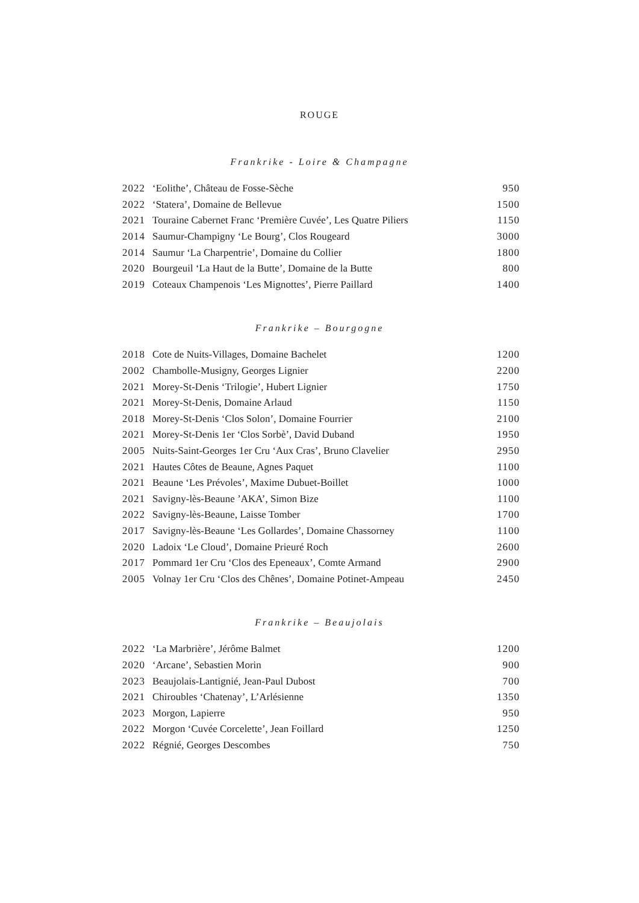ROUGE
Frankrike - Loire & Champagne
| 2022 | ‘Eolithe’, Château de Fosse-Sèche | 950 |
| 2022 | ‘Statera’, Domaine de Bellevue | 1500 |
| 2021 | Touraine Cabernet Franc ‘Première Cuvée’, Les Quatre Piliers | 1150 |
| 2014 | Saumur-Champigny ‘Le Bourg’, Clos Rougeard | 3000 |
| 2014 | Saumur ‘La Charpentrie’, Domaine du Collier | 1800 |
| 2020 | Bourgeuil ‘La Haut de la Butte’, Domaine de la Butte | 800 |
| 2019 | Coteaux Champenois ‘Les Mignottes’, Pierre Paillard | 1400 |
Frankrike – Bourgogne
| 2018 | Cote de Nuits-Villages, Domaine Bachelet | 1200 |
| 2002 | Chambolle-Musigny, Georges Lignier | 2200 |
| 2021 | Morey-St-Denis ‘Trilogie’, Hubert Lignier | 1750 |
| 2021 | Morey-St-Denis, Domaine Arlaud | 1150 |
| 2018 | Morey-St-Denis ‘Clos Solon’, Domaine Fourrier | 2100 |
| 2021 | Morey-St-Denis 1er ‘Clos Sorbè’, David Duband | 1950 |
| 2005 | Nuits-Saint-Georges 1er Cru ‘Aux Cras’, Bruno Clavelier | 2950 |
| 2021 | Hautes Côtes de Beaune, Agnes Paquet | 1100 |
| 2021 | Beaune ‘Les Prévoles’, Maxime Dubuet-Boillet | 1000 |
| 2021 | Savigny-lès-Beaune ’AKA’, Simon Bize | 1100 |
| 2022 | Savigny-lès-Beaune, Laisse Tomber | 1700 |
| 2017 | Savigny-lès-Beaune ‘Les Gollardes’, Domaine Chassorney | 1100 |
| 2020 | Ladoix ‘Le Cloud’, Domaine Prieuré Roch | 2600 |
| 2017 | Pommard 1er Cru ‘Clos des Epeneaux’, Comte Armand | 2900 |
| 2005 | Volnay 1er Cru ‘Clos des Chênes’, Domaine Potinet-Ampeau | 2450 |
Frankrike – Beaujolais
| 2022 | ‘La Marbrière’, Jérôme Balmet | 1200 |
| 2020 | ‘Arcane’, Sebastien Morin | 900 |
| 2023 | Beaujolais-Lantignié, Jean-Paul Dubost | 700 |
| 2021 | Chiroubles ‘Chatenay’, L’Arlésienne | 1350 |
| 2023 | Morgon, Lapierre | 950 |
| 2022 | Morgon ‘Cuvée Corcelette’, Jean Foillard | 1250 |
| 2022 | Régnié, Georges Descombes | 750 |